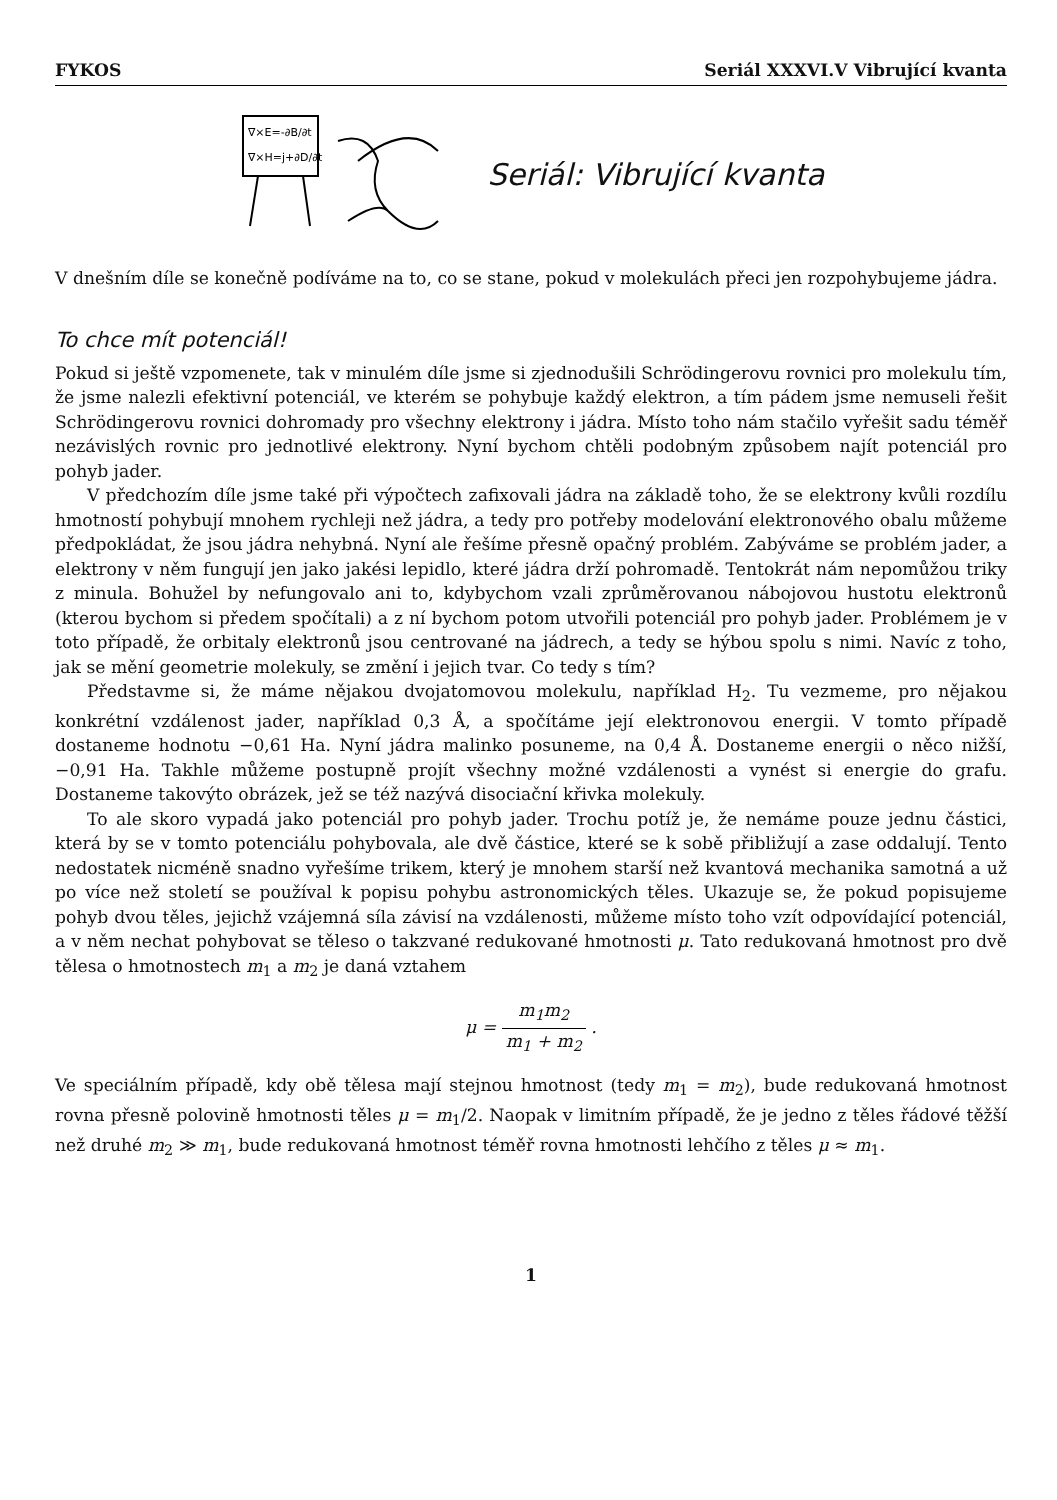FYKOS Seriál XXXVI.V Vibrující kvanta
∇×E=-∂B/∂t
∇×H=j+∂D/∂t
Seriál: Vibrující kvanta
V dnešním díle se konečně podíváme na to, co se stane, pokud v molekulách přeci jen rozpohybujeme jádra.
To chce mít potenciál!
Pokud si ještě vzpomenete, tak v minulém díle jsme si zjednodušili Schrödingerovu rovnici pro molekulu tím, že jsme nalezli efektivní potenciál, ve kterém se pohybuje každý elektron, a tím pádem jsme nemuseli řešit Schrödingerovu rovnici dohromady pro všechny elektrony i jádra. Místo toho nám stačilo vyřešit sadu téměř nezávislých rovnic pro jednotlivé elektrony. Nyní bychom chtěli podobným způsobem najít potenciál pro pohyb jader.
V předchozím díle jsme také při výpočtech zafixovali jádra na základě toho, že se elektrony kvůli rozdílu hmotností pohybují mnohem rychleji než jádra, a tedy pro potřeby modelování elektronového obalu můžeme předpokládat, že jsou jádra nehybná. Nyní ale řešíme přesně opačný problém. Zabýváme se problém jader, a elektrony v něm fungují jen jako jakési lepidlo, které jádra drží pohromadě. Tentokrát nám nepomůžou triky z minula. Bohužel by nefungovalo ani to, kdybychom vzali zprůměrovanou nábojovou hustotu elektronů (kterou bychom si předem spočítali) a z ní bychom potom utvořili potenciál pro pohyb jader. Problémem je v toto případě, že orbitaly elektronů jsou centrované na jádrech, a tedy se hýbou spolu s nimi. Navíc z toho, jak se mění geometrie molekuly, se změní i jejich tvar. Co tedy s tím?
Představme si, že máme nějakou dvojatomovou molekulu, například H<sub>2</sub>. Tu vezmeme, pro nějakou konkrétní vzdálenost jader, například 0,3 Å, a spočítáme její elektronovou energii. V tomto případě dostaneme hodnotu −0,61 Ha. Nyní jádra malinko posuneme, na 0,4 Å. Dostaneme energii o něco nižší, −0,91 Ha. Takhle můžeme postupně projít všechny možné vzdálenosti a vynést si energie do grafu. Dostaneme takovýto obrázek, jež se též nazývá disociační křivka molekuly.
To ale skoro vypadá jako potenciál pro pohyb jader. Trochu potíž je, že nemáme pouze jednu částici, která by se v tomto potenciálu pohybovala, ale dvě částice, které se k sobě přibližují a zase oddalují. Tento nedostatek nicméně snadno vyřešíme trikem, který je mnohem starší než kvantová mechanika samotná a už po více než století se používal k popisu pohybu astronomických těles. Ukazuje se, že pokud popisujeme pohyb dvou těles, jejichž vzájemná síla závisí na vzdálenosti, můžeme místo toho vzít odpovídající potenciál, a v něm nechat pohybovat se těleso o takzvané redukované hmotnosti μ. Tato redukovaná hmotnost pro dvě tělesa o hmotnostech m<sub>1</sub> a m<sub>2</sub> je daná vztahem
μ = m<sub>1</sub>m<sub>2</sub> m<sub>1</sub> + m<sub>2</sub> .
Ve speciálním případě, kdy obě tělesa mají stejnou hmotnost (tedy m<sub>1</sub> = m<sub>2</sub>), bude redukovaná hmotnost rovna přesně polovině hmotnosti těles μ = m<sub>1</sub>/2. Naopak v limitním případě, že je jedno z těles řádové těžší než druhé m<sub>2</sub> ≫ m<sub>1</sub>, bude redukovaná hmotnost téměř rovna hmotnosti lehčího z těles μ ≈ m<sub>1</sub>.
1